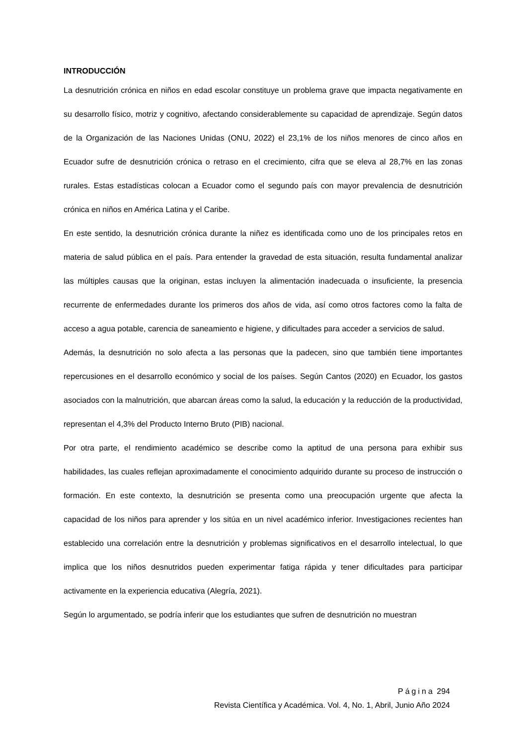INTRODUCCIÓN
La desnutrición crónica en niños en edad escolar constituye un problema grave que impacta negativamente en su desarrollo físico, motriz y cognitivo, afectando considerablemente su capacidad de aprendizaje. Según datos de la Organización de las Naciones Unidas (ONU, 2022) el 23,1% de los niños menores de cinco años en Ecuador sufre de desnutrición crónica o retraso en el crecimiento, cifra que se eleva al 28,7% en las zonas rurales. Estas estadísticas colocan a Ecuador como el segundo país con mayor prevalencia de desnutrición crónica en niños en América Latina y el Caribe.
En este sentido, la desnutrición crónica durante la niñez es identificada como uno de los principales retos en materia de salud pública en el país. Para entender la gravedad de esta situación, resulta fundamental analizar las múltiples causas que la originan, estas incluyen la alimentación inadecuada o insuficiente, la presencia recurrente de enfermedades durante los primeros dos años de vida, así como otros factores como la falta de acceso a agua potable, carencia de saneamiento e higiene, y dificultades para acceder a servicios de salud.
Además, la desnutrición no solo afecta a las personas que la padecen, sino que también tiene importantes repercusiones en el desarrollo económico y social de los países. Según Cantos (2020) en Ecuador, los gastos asociados con la malnutrición, que abarcan áreas como la salud, la educación y la reducción de la productividad, representan el 4,3% del Producto Interno Bruto (PIB) nacional.
Por otra parte, el rendimiento académico se describe como la aptitud de una persona para exhibir sus habilidades, las cuales reflejan aproximadamente el conocimiento adquirido durante su proceso de instrucción o formación. En este contexto, la desnutrición se presenta como una preocupación urgente que afecta la capacidad de los niños para aprender y los sitúa en un nivel académico inferior. Investigaciones recientes han establecido una correlación entre la desnutrición y problemas significativos en el desarrollo intelectual, lo que implica que los niños desnutridos pueden experimentar fatiga rápida y tener dificultades para participar activamente en la experiencia educativa (Alegría, 2021).
Según lo argumentado, se podría inferir que los estudiantes que sufren de desnutrición no muestran
Página 294
Revista Científica y Académica. Vol. 4, No. 1, Abril, Junio Año 2024